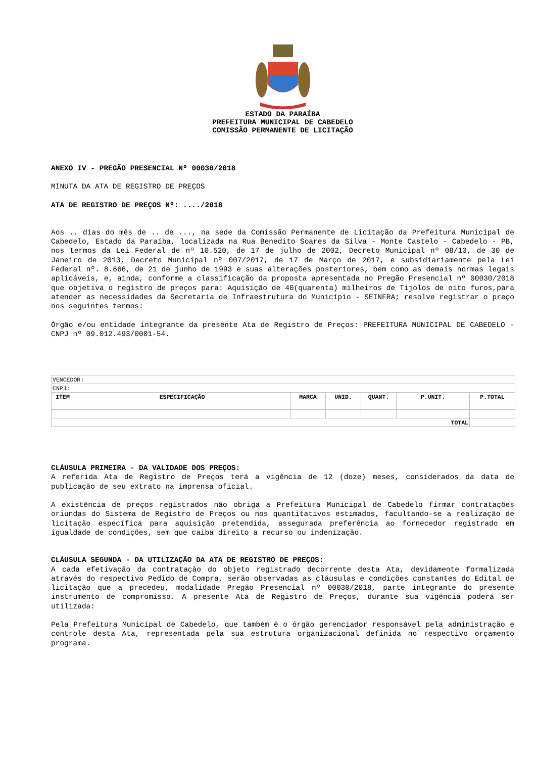ESTADO DA PARAÍBA
PREFEITURA MUNICIPAL DE CABEDELO
COMISSÃO PERMANENTE DE LICITAÇÃO
ANEXO IV - PREGÃO PRESENCIAL Nº 00030/2018
MINUTA DA ATA DE REGISTRO DE PREÇOS
ATA DE REGISTRO DE PREÇOS Nº: ..../2018
Aos .. dias do mês de .. de ..., na sede da Comissão Permanente de Licitação da Prefeitura Municipal de Cabedelo, Estado da Paraíba, localizada na Rua Benedito Soares da Silva - Monte Castelo - Cabedelo - PB, nos termos da Lei Federal de nº 10.520, de 17 de julho de 2002, Decreto Municipal nº 08/13, de 30 de Janeiro de 2013, Decreto Municipal nº 007/2017, de 17 de Março de 2017, e subsidiariamente pela Lei Federal nº. 8.666, de 21 de junho de 1993 e suas alterações posteriores, bem como as demais normas legais aplicáveis, e, ainda, conforme a classificação da proposta apresentada no Pregão Presencial nº 00030/2018 que objetiva o registro de preços para: Aquisição de 40(quarenta) milheiros de Tijolos de oito furos,para atender as necessidades da Secretaria de Infraestrutura do Município - SEINFRA; resolve registrar o preço nos seguintes termos:
Órgão e/ou entidade integrante da presente Ata de Registro de Preços: PREFEITURA MUNICIPAL DE CABEDELO - CNPJ nº 09.012.493/0001-54.
| VENCEDOR: | | | | | | |
| CNPJ: | | | | | | |
| ITEM | ESPECIFICAÇÃO | MARCA | UNID. | QUANT. | P.UNIT. | P.TOTAL |
| TOTAL | | | | | | |
CLÁUSULA PRIMEIRA - DA VALIDADE DOS PREÇOS:
A referida Ata de Registro de Preços terá a vigência de 12 (doze) meses, considerados da data de publicação de seu extrato na imprensa oficial.
A existência de preços registrados não obriga a Prefeitura Municipal de Cabedelo firmar contratações oriundas do Sistema de Registro de Preços ou nos quantitativos estimados, facultando-se a realização de licitação específica para aquisição pretendida, assegurada preferência ao fornecedor registrado em igualdade de condições, sem que caiba direito a recurso ou indenização.
CLÁUSULA SEGUNDA - DA UTILIZAÇÃO DA ATA DE REGISTRO DE PREÇOS:
A cada efetivação da contratação do objeto registrado decorrente desta Ata, devidamente formalizada através do respectivo Pedido de Compra, serão observadas as cláusulas e condições constantes do Edital de licitação que a precedeu, modalidade Pregão Presencial nº 00030/2018, parte integrante do presente instrumento de compromisso. A presente Ata de Registro de Preços, durante sua vigência poderá ser utilizada:
Pela Prefeitura Municipal de Cabedelo, que também é o órgão gerenciador responsável pela administração e controle desta Ata, representada pela sua estrutura organizacional definida no respectivo orçamento programa.